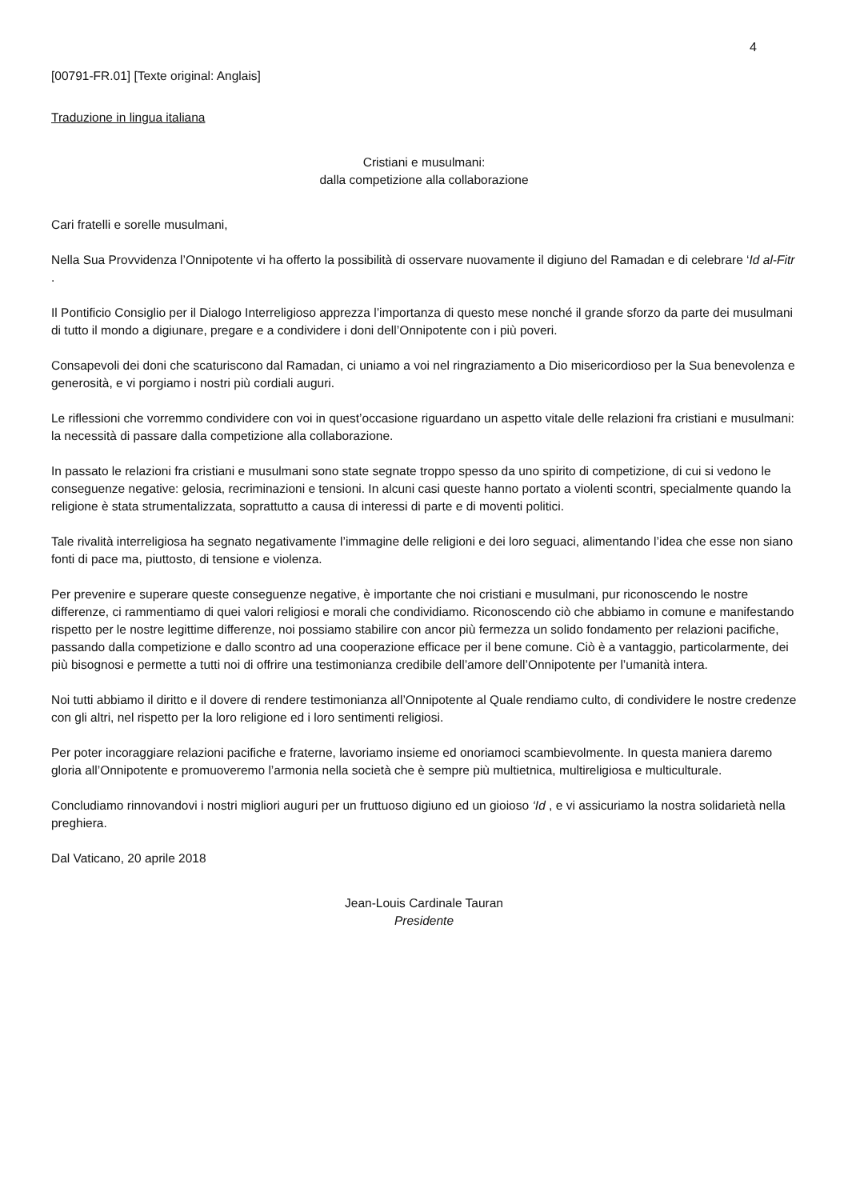4
[00791-FR.01] [Texte original: Anglais]
Traduzione in lingua italiana
Cristiani e musulmani:
dalla competizione alla collaborazione
Cari fratelli e sorelle musulmani,
Nella Sua Provvidenza l’Onnipotente vi ha offerto la possibilità di osservare nuovamente il digiuno del Ramadan e di celebrare ‘Id al-Fitr .
Il Pontificio Consiglio per il Dialogo Interreligioso apprezza l’importanza di questo mese nonché il grande sforzo da parte dei musulmani di tutto il mondo a digiunare, pregare e a condividere i doni dell’Onnipotente con i più poveri.
Consapevoli dei doni che scaturiscono dal Ramadan, ci uniamo a voi nel ringraziamento a Dio misericordioso per la Sua benevolenza e generosità, e vi porgiamo i nostri più cordiali auguri.
Le riflessioni che vorremmo condividere con voi in quest’occasione riguardano un aspetto vitale delle relazioni fra cristiani e musulmani: la necessità di passare dalla competizione alla collaborazione.
In passato le relazioni fra cristiani e musulmani sono state segnate troppo spesso da uno spirito di competizione, di cui si vedono le conseguenze negative: gelosia, recriminazioni e tensioni. In alcuni casi queste hanno portato a violenti scontri, specialmente quando la religione è stata strumentalizzata, soprattutto a causa di interessi di parte e di moventi politici.
Tale rivalità interreligiosa ha segnato negativamente l’immagine delle religioni e dei loro seguaci, alimentando l’idea che esse non siano fonti di pace ma, piuttosto, di tensione e violenza.
Per prevenire e superare queste conseguenze negative, è importante che noi cristiani e musulmani, pur riconoscendo le nostre differenze, ci rammentiamo di quei valori religiosi e morali che condividiamo. Riconoscendo ciò che abbiamo in comune e manifestando rispetto per le nostre legittime differenze, noi possiamo stabilire con ancor più fermezza un solido fondamento per relazioni pacifiche, passando dalla competizione e dallo scontro ad una cooperazione efficace per il bene comune. Ciò è a vantaggio, particolarmente, dei più bisognosi e permette a tutti noi di offrire una testimonianza credibile dell’amore dell’Onnipotente per l’umanità intera.
Noi tutti abbiamo il diritto e il dovere di rendere testimonianza all’Onnipotente al Quale rendiamo culto, di condividere le nostre credenze con gli altri, nel rispetto per la loro religione ed i loro sentimenti religiosi.
Per poter incoraggiare relazioni pacifiche e fraterne, lavoriamo insieme ed onoriamoci scambievolmente. In questa maniera daremo gloria all’Onnipotente e promuoveremo l’armonia nella società che è sempre più multietnica, multireligiosa e multiculturale.
Concludiamo rinnovandovi i nostri migliori auguri per un fruttuoso digiuno ed un gioioso ‘Id , e vi assicuriamo la nostra solidarietà nella preghiera.
Dal Vaticano, 20 aprile 2018
Jean-Louis Cardinale Tauran
Presidente